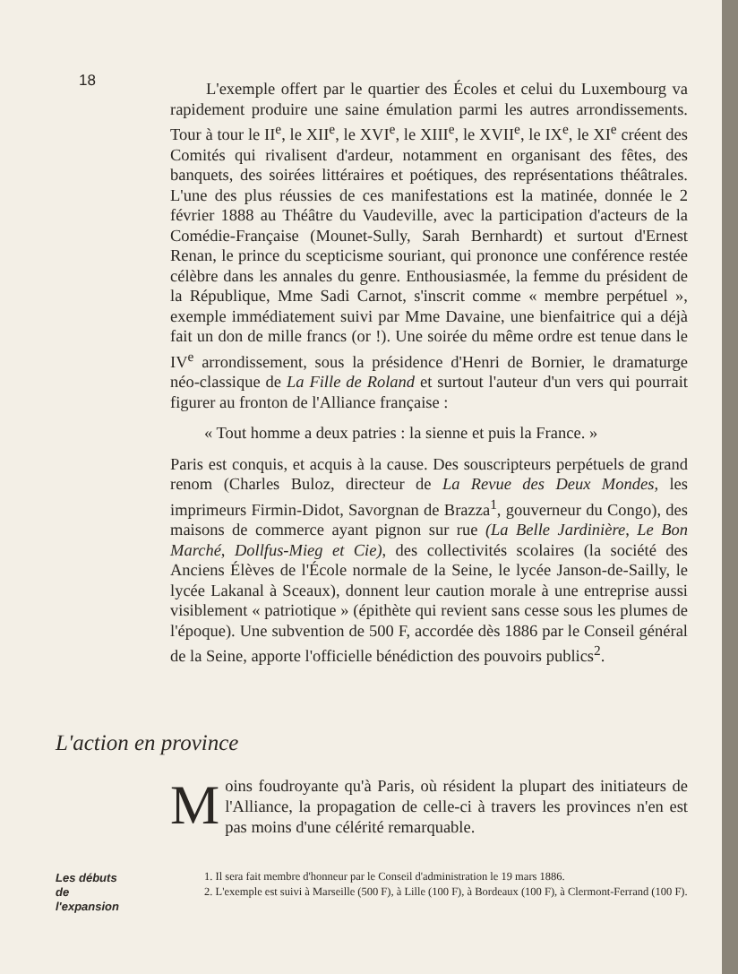18
L'exemple offert par le quartier des Écoles et celui du Luxembourg va rapidement produire une saine émulation parmi les autres arrondissements. Tour à tour le II<sup>e</sup>, le XII<sup>e</sup>, le XVI<sup>e</sup>, le XIII<sup>e</sup>, le XVII<sup>e</sup>, le IX<sup>e</sup>, le XI<sup>e</sup> créent des Comités qui rivalisent d'ardeur, notamment en organisant des fêtes, des banquets, des soirées littéraires et poétiques, des représentations théâtrales. L'une des plus réussies de ces manifestations est la matinée, donnée le 2 février 1888 au Théâtre du Vaudeville, avec la participation d'acteurs de la Comédie-Française (Mounet-Sully, Sarah Bernhardt) et surtout d'Ernest Renan, le prince du scepticisme souriant, qui prononce une conférence restée célèbre dans les annales du genre. Enthousiasmée, la femme du président de la République, Mme Sadi Carnot, s'inscrit comme « membre perpétuel », exemple immédiatement suivi par Mme Davaine, une bienfaitrice qui a déjà fait un don de mille francs (or !). Une soirée du même ordre est tenue dans le IV<sup>e</sup> arrondissement, sous la présidence d'Henri de Bornier, le dramaturge néo-classique de La Fille de Roland et surtout l'auteur d'un vers qui pourrait figurer au fronton de l'Alliance française :
« Tout homme a deux patries : la sienne et puis la France. »
Paris est conquis, et acquis à la cause. Des souscripteurs perpétuels de grand renom (Charles Buloz, directeur de La Revue des Deux Mondes, les imprimeurs Firmin-Didot, Savorgnan de Brazza<sup>1</sup>, gouverneur du Congo), des maisons de commerce ayant pignon sur rue (La Belle Jardinière, Le Bon Marché, Dollfus-Mieg et Cie), des collectivités scolaires (la société des Anciens Élèves de l'École normale de la Seine, le lycée Janson-de-Sailly, le lycée Lakanal à Sceaux), donnent leur caution morale à une entreprise aussi visiblement « patriotique » (épithète qui revient sans cesse sous les plumes de l'époque). Une subvention de 500 F, accordée dès 1886 par le Conseil général de la Seine, apporte l'officielle bénédiction des pouvoirs publics<sup>2</sup>.
L'action en province
Moins foudroyante qu'à Paris, où résident la plupart des initiateurs de l'Alliance, la propagation de celle-ci à travers les provinces n'en est pas moins d'une célérité remarquable.
Les débuts
de
l'expansion
1. Il sera fait membre d'honneur par le Conseil d'administration le 19 mars 1886.
2. L'exemple est suivi à Marseille (500 F), à Lille (100 F), à Bordeaux (100 F), à Clermont-Ferrand (100 F).